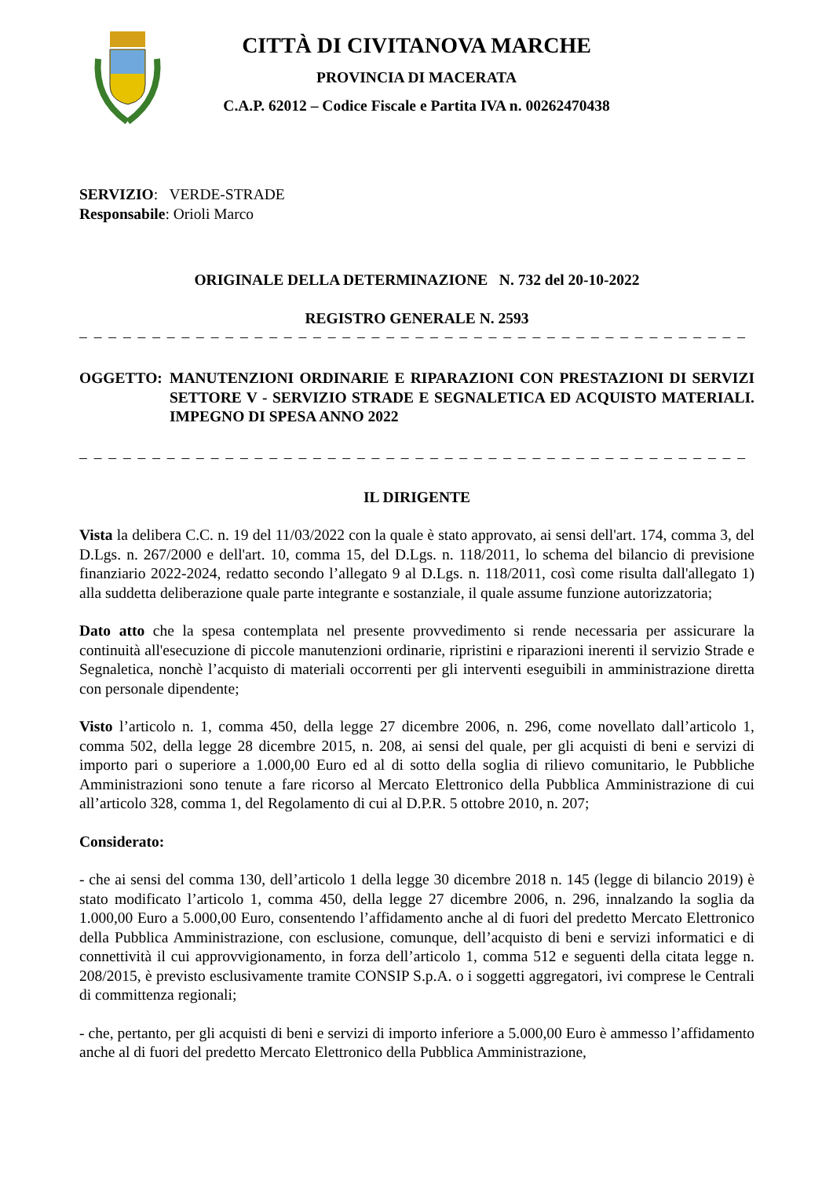CITTÀ DI CIVITANOVA MARCHE
PROVINCIA DI MACERATA
C.A.P. 62012 – Codice Fiscale e Partita IVA n. 00262470438
SERVIZIO: VERDE-STRADE
Responsabile: Orioli Marco
ORIGINALE DELLA DETERMINAZIONE N. 732 del 20-10-2022
REGISTRO GENERALE N. 2593
– – – – – – – – – – – – – – – – – – – – – – – – – – – – – – – – – – – – – – – – – – – – – – – – – – – – – – – – – – – – – – – – – – – – – – –
OGGETTO: MANUTENZIONI ORDINARIE E RIPARAZIONI CON PRESTAZIONI DI SERVIZI SETTORE V - SERVIZIO STRADE E SEGNALETICA ED ACQUISTO MATERIALI. IMPEGNO DI SPESA ANNO 2022
– – – – – – – – – – – – – – – – – – – – – – – – – – – – – – – – – – – – – – – – – – – – – – – – – – – – – – – – – – – – – – – – – – – – – – – –
IL DIRIGENTE
Vista la delibera C.C. n. 19 del 11/03/2022 con la quale è stato approvato, ai sensi dell'art. 174, comma 3, del D.Lgs. n. 267/2000 e dell'art. 10, comma 15, del D.Lgs. n. 118/2011, lo schema del bilancio di previsione finanziario 2022-2024, redatto secondo l’allegato 9 al D.Lgs. n. 118/2011, così come risulta dall'allegato 1) alla suddetta deliberazione quale parte integrante e sostanziale, il quale assume funzione autorizzatoria;
Dato atto che la spesa contemplata nel presente provvedimento si rende necessaria per assicurare la continuità all'esecuzione di piccole manutenzioni ordinarie, ripristini e riparazioni inerenti il servizio Strade e Segnaletica, nonchè l’acquisto di materiali occorrenti per gli interventi eseguibili in amministrazione diretta con personale dipendente;
Visto l’articolo n. 1, comma 450, della legge 27 dicembre 2006, n. 296, come novellato dall’articolo 1, comma 502, della legge 28 dicembre 2015, n. 208, ai sensi del quale, per gli acquisti di beni e servizi di importo pari o superiore a 1.000,00 Euro ed al di sotto della soglia di rilievo comunitario, le Pubbliche Amministrazioni sono tenute a fare ricorso al Mercato Elettronico della Pubblica Amministrazione di cui all’articolo 328, comma 1, del Regolamento di cui al D.P.R. 5 ottobre 2010, n. 207;
Considerato:
- che ai sensi del comma 130, dell’articolo 1 della legge 30 dicembre 2018 n. 145 (legge di bilancio 2019) è stato modificato l’articolo 1, comma 450, della legge 27 dicembre 2006, n. 296, innalzando la soglia da 1.000,00 Euro a 5.000,00 Euro, consentendo l’affidamento anche al di fuori del predetto Mercato Elettronico della Pubblica Amministrazione, con esclusione, comunque, dell’acquisto di beni e servizi informatici e di connettività il cui approvvigionamento, in forza dell’articolo 1, comma 512 e seguenti della citata legge n. 208/2015, è previsto esclusivamente tramite CONSIP S.p.A. o i soggetti aggregatori, ivi comprese le Centrali di committenza regionali;
- che, pertanto, per gli acquisti di beni e servizi di importo inferiore a 5.000,00 Euro è ammesso l’affidamento anche al di fuori del predetto Mercato Elettronico della Pubblica Amministrazione,